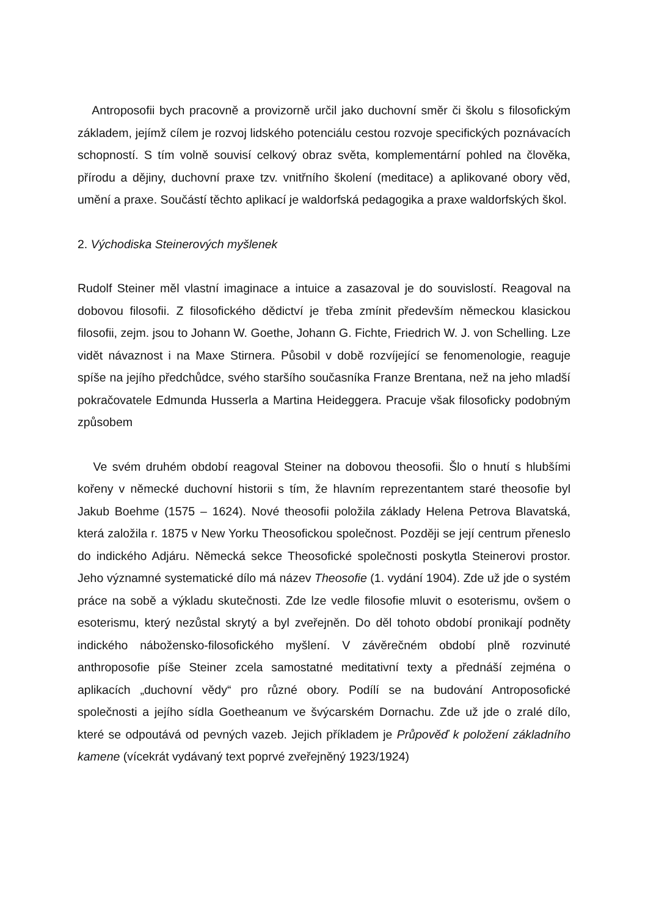Antroposofii bych pracovně a provizorně určil jako duchovní směr či školu s filosofickým základem, jejímž cílem je rozvoj lidského potenciálu cestou rozvoje specifických poznávacích schopností. S tím volně souvisí celkový obraz světa, komplementární pohled na člověka, přírodu a dějiny, duchovní praxe tzv. vnitřního školení (meditace) a aplikované obory věd, umění a praxe. Součástí těchto aplikací je waldorfská pedagogika a praxe waldorfských škol.
2. Východiska Steinerových myšlenek
Rudolf Steiner měl vlastní imaginace a intuice a zasazoval je do souvislostí. Reagoval na dobovou filosofii. Z filosofického dědictví je třeba zmínit především německou klasickou filosofii, zejm. jsou to Johann W. Goethe, Johann G. Fichte, Friedrich W. J. von Schelling. Lze vidět návaznost i na Maxe Stirnera. Působil v době rozvíjející se fenomenologie, reaguje spíše na jejího předchůdce, svého staršího současníka Franze Brentana, než na jeho mladší pokračovatele Edmunda Husserla a Martina Heideggera. Pracuje však filosoficky podobným způsobem
Ve svém druhém období reagoval Steiner na dobovou theosofii. Šlo o hnutí s hlubšími kořeny v německé duchovní historii s tím, že hlavním reprezentantem staré theosofie byl Jakub Boehme (1575 – 1624). Nové theosofii položila základy Helena Petrova Blavatská, která založila r. 1875 v New Yorku Theosofickou společnost. Později se její centrum přeneslo do indického Adjáru. Německá sekce Theosofické společnosti poskytla Steinerovi prostor. Jeho významné systematické dílo má název Theosofie (1. vydání 1904). Zde už jde o systém práce na sobě a výkladu skutečnosti. Zde lze vedle filosofie mluvit o esoterismu, ovšem o esoterismu, který nezůstal skrytý a byl zveřejněn. Do děl tohoto období pronikají podněty indického nábožensko-filosofického myšlení. V závěrečném období plně rozvinuté anthroposofie píše Steiner zcela samostatné meditativní texty a přednáší zejména o aplikacích „duchovní vědy“ pro různé obory. Podílí se na budování Antroposofické společnosti a jejího sídla Goetheanum ve švýcarském Dornachu. Zde už jde o zralé dílo, které se odpoutává od pevných vazeb. Jejich příkladem je Průpověď k položení základního kamene (vícekrát vydávaný text poprvé zveřejněný 1923/1924)